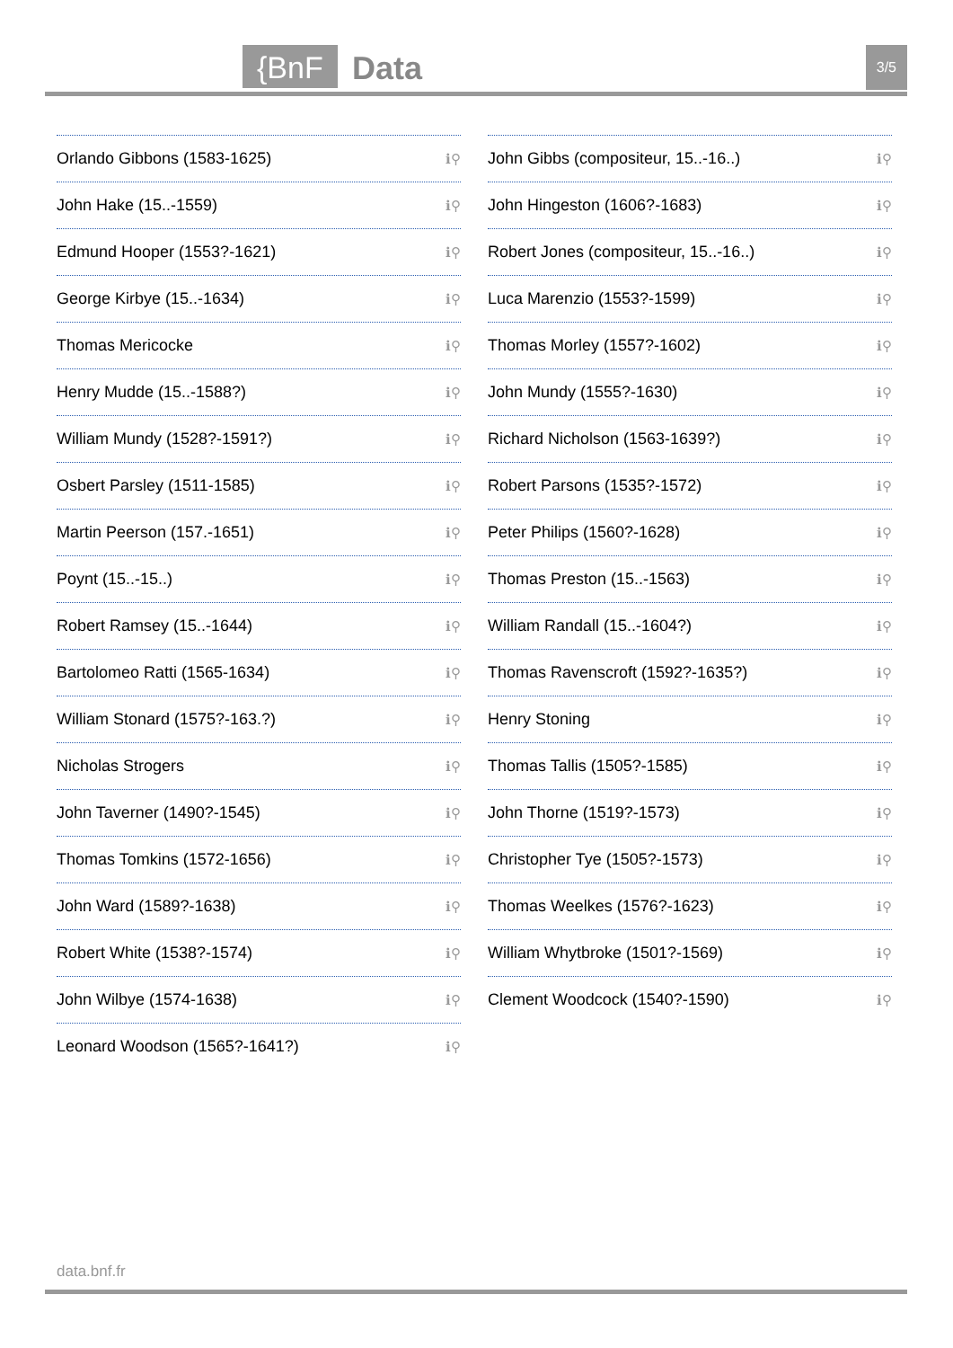{BnF Data 3/5
Orlando Gibbons (1583-1625) ℹ⚲
John Hake (15..-1559) ℹ⚲
Edmund Hooper (1553?-1621) ℹ⚲
George Kirbye (15..-1634) ℹ⚲
Thomas Mericocke ℹ⚲
Henry Mudde (15..-1588?) ℹ⚲
William Mundy (1528?-1591?) ℹ⚲
Osbert Parsley (1511-1585) ℹ⚲
Martin Peerson (157.-1651) ℹ⚲
Poynt (15..-15..) ℹ⚲
Robert Ramsey (15..-1644) ℹ⚲
Bartolomeo Ratti (1565-1634) ℹ⚲
William Stonard (1575?-163.?) ℹ⚲
Nicholas Strogers ℹ⚲
John Taverner (1490?-1545) ℹ⚲
Thomas Tomkins (1572-1656) ℹ⚲
John Ward (1589?-1638) ℹ⚲
Robert White (1538?-1574) ℹ⚲
John Wilbye (1574-1638) ℹ⚲
Leonard Woodson (1565?-1641?) ℹ⚲
John Gibbs (compositeur, 15..-16..) ℹ⚲
John Hingeston (1606?-1683) ℹ⚲
Robert Jones (compositeur, 15..-16..) ℹ⚲
Luca Marenzio (1553?-1599) ℹ⚲
Thomas Morley (1557?-1602) ℹ⚲
John Mundy (1555?-1630) ℹ⚲
Richard Nicholson (1563-1639?) ℹ⚲
Robert Parsons (1535?-1572) ℹ⚲
Peter Philips (1560?-1628) ℹ⚲
Thomas Preston (15..-1563) ℹ⚲
William Randall (15..-1604?) ℹ⚲
Thomas Ravenscroft (1592?-1635?) ℹ⚲
Henry Stoning ℹ⚲
Thomas Tallis (1505?-1585) ℹ⚲
John Thorne (1519?-1573) ℹ⚲
Christopher Tye (1505?-1573) ℹ⚲
Thomas Weelkes (1576?-1623) ℹ⚲
William Whytbroke (1501?-1569) ℹ⚲
Clement Woodcock (1540?-1590) ℹ⚲
data.bnf.fr